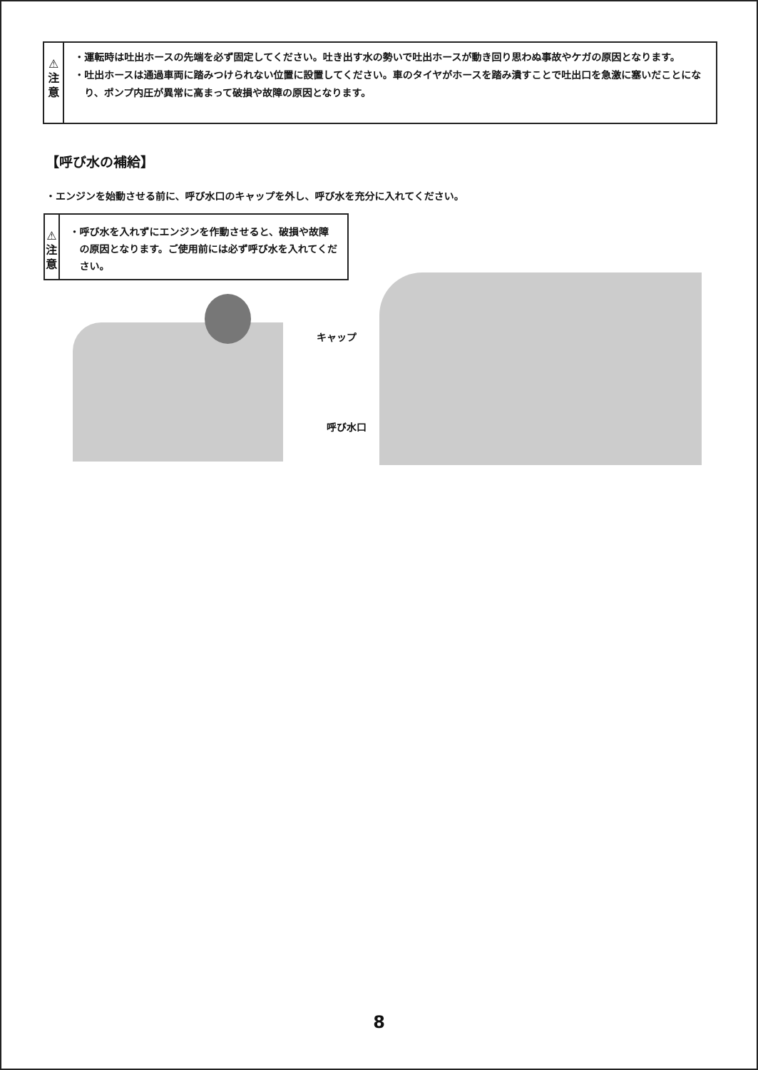⚠
注
意
・運転時は吐出ホースの先端を必ず固定してください。吐き出す水の勢いで吐出ホースが動き回り思わぬ事故やケガの原因となります。
・吐出ホースは通過車両に踏みつけられない位置に設置してください。車のタイヤがホースを踏み潰すことで吐出口を急激に塞いだことになり、ポンプ内圧が異常に高まって破損や故障の原因となります。
【呼び水の補給】
・エンジンを始動させる前に、呼び水口のキャップを外し、呼び水を充分に入れてください。
⚠
注
意
・呼び水を入れずにエンジンを作動させると、破損や故障の原因となります。ご使用前には必ず呼び水を入れてください。
キャップ
呼び水口
8